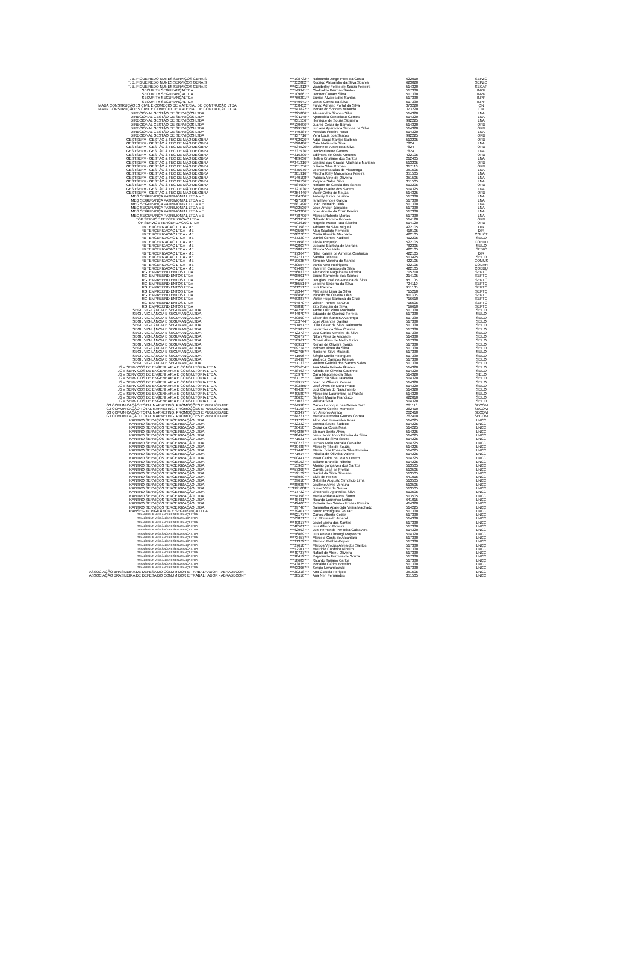| T. B. FIGUEIREDO NUNES SERVIÇOS GERAIS | ***198732** | Raimundo Jorge Pires da Costa | 622010 | SEPZO |
| T. B. FIGUEIREDO NUNES SERVIÇOS GERAIS | ***352882** | Rodrigo Alesandro da Silva Soares | 623020 | SEPZO |
| T. B. FIGUEIREDO NUNES SERVIÇOS GERAIS | ***621812** | Wanderley Felipe de Souza Ferreira | 514320 | SECAP |
| SECURITY SEGURANÇALTDA | ***549941** | Clodoaldo Barroso Santos | 517330 | INPP |
| SECURITY SEGURANÇALTDA | ***109661** | Denner Couato Silva | 517330 | INPP |
| SECURITY SEGURANÇALTDA | ***769201** | Eunice Alvares dos Santos | 517330 | INPP |
| SECURITY SEGURANÇALTDA | ***549941** | Jonas Correa da Silva | 517330 | INPP |
| MADA CONSTRUÇÃOES CIVIL E COMECIO DE MATERIAL DE CONTRUÇÃO LTDA | ***350452** | Fulvio Adriano Portal da Silva | 373220 | ON |
| MADA CONSTRUÇÃOES CIVIL E COMECIO DE MATERIAL DE CONTRUÇÃO LTDA | ***543822** | Ronan do Socorro Miranda | 373220 | ON |
| DIRECIONAL GESTÃO DE SERVIÇOS LTDA | ***225806** | Alessandra Simoes Silva | 514320 | LNA |
| DIRECIONAL GESTÃO DE SERVIÇOS LTDA | ***301148** | Aparecida Conceicao Gomes | 514320 | LNA |
| DIRECIONAL GESTÃO DE SERVIÇOS LTDA | ***831556** | Henrique de Souza Siqueira | 992225 | LNA |
| DIRECIONAL GESTÃO DE SERVIÇOS LTDA | ***139696** | Juarez Cesar de Barros | 514320 | OPD |
| DIRECIONAL GESTÃO DE SERVIÇOS LTDA | ***829516** | Luciana Aparecida Simoes da Silva | 514320 | OPD |
| DIRECIONAL GESTÃO DE SERVIÇOS LTDA | ***449384** | Messias Pereira Rosa | 514320 | LNA |
| DIRECIONAL GESTÃO DE SERVIÇOS LTDA | ***937716** | Vera Lucia dos Santos | 992225 | OPD |
| GESTSERV - GESTÃO & TEC DE MÃO DE OBRA | ***702926** | Adail Braga Santos Balbino | 513205 | OPD |
| GESTSERV - GESTÃO & TEC DE MÃO DE OBRA | ***620486** | Caio Matias da Silva | 7824 | LNA |
| GESTSERV - GESTÃO & TEC DE MÃO DE OBRA | ***534526** | Dilzimeire Aparecida Silva | 7824 | OPD |
| GESTSERV - GESTÃO & TEC DE MÃO DE OBRA | ***237936** | Donizeti Reno Gomes | 7824 | LNA |
| GESTSERV - GESTÃO & TEC DE MÃO DE OBRA | ***316296** | Edilmara de Cssia Antunes | 422105 | OPD |
| GESTSERV - GESTÃO & TEC DE MÃO DE OBRA | ***489636** | Hellen Cristiane dos Santos | 212405 | LNA |
| GESTSERV - GESTÃO & TEC DE MÃO DE OBRA | ***241316** | Janaina das Gracas Machado Mariano | 513205 | OPD |
| GESTSERV - GESTÃO & TEC DE MÃO DE OBRA | ***951756** | Juliano Silva Romao | 317110 | OPD |
| GESTSERV - GESTÃO & TEC DE MÃO DE OBRA | ***875076** | Lechandrea Dias de Alvarenga | 351505 | LNA |
| GESTSERV - GESTÃO & TEC DE MÃO DE OBRA | ***301916** | Miucha Kelly Marcondes Pereira | 351505 | LNA |
| GESTSERV - GESTÃO & TEC DE MÃO DE OBRA | ***149108** | Patricia Aline de Oliveira | 351505 | LNA |
| GESTSERV - GESTÃO & TEC DE MÃO DE OBRA | ***216136** | Polyana Sales Silva | 351505 | LNA |
| GESTSERV - GESTÃO & TEC DE MÃO DE OBRA | ***584906** | Rosane de Cassia dos Santos | 513205 | OPD |
| GESTSERV - GESTÃO & TEC DE MÃO DE OBRA | ***321036** | Sergio Evarito dos Santos | 514325 | LNA |
| GESTSERV - GESTÃO & TEC DE MÃO DE OBRA | ***254446** | Valdir Cintra de Souza | 514325 | OPD |
| MEG SEGURANÇA PATRIMONIAL LTDA ME | ***584706** | Antoniy Junior da silva | 517330 | LNA |
| MEG SEGURANÇA PATRIMONIAL LTDA ME | ***427568** | Israel Mendes Garcia | 517330 | LNA |
| MEG SEGURANÇA PATRIMONIAL LTDA ME | ***681496** | João Reinaldo Diniz | 517330 | LNA |
| MEG SEGURANÇA PATRIMONIAL LTDA ME | ***532536** | Jose Amauri Januario | 517330 | LNA |
| MEG SEGURANÇA PATRIMONIAL LTDA ME | ***943306** | Jose Anezio da Cruz Pereira | 517330 | LNA |
| MEG SEGURANÇA PATRIMONIAL LTDA ME | ***778796** | Marcos Roberto Morais | 517330 | LNA |
| TOP SERVICE TERCERIZACAO LTDA | ***433956** | Gilberto Pereira Gomes | 514120 | OPD |
| TOP SERVICE TERCERIZACAO LTDA | ***593616** | Rogerio Marco Tata Silveira | 514120 | OPD |
| FB TERCERIZACAO LTDA - ME | ***503987** | Adriane da Silva Miguel | 422105 | DIR |
| FB TERCERIZACAO LTDA - ME | ***635967** | Alan Scarlato Remedio | 410105 | DIR |
| FB TERCERIZACAO LTDA - ME | ***082707** | Cíntia Almeida Machado | 422105 | COHCT |
| FB TERCERIZACAO LTDA - ME | ***373307** | Daniel Gomes Kadiwel | 412205 | SEILO |
| FB TERCERIZACAO LTDA - ME | ***579987** | Flavia Requeijo | 522105 | COEDU |
| FB TERCERIZACAO LTDA - ME | ***620037** | Luciano Baptista de Moraes | 782305 | SEILO |
| FB TERCERIZACAO LTDA - ME | ***528877** | Monica Viol Valle | 422105 | SEBIC |
| FB TERCERIZACAO LTDA - ME | ***973647** | Nilse Kassia de Almeida Centurion | 422105 | DIR |
| FB TERCERIZACAO LTDA - ME | ***827317** | Sandra Teixeira | 513425 | SEILO |
| FB TERCERIZACAO LTDA - ME | ***196357** | Simone Moreira do Santos | 422105 | COMUS |
| FB TERCERIZACAO LTDA - ME | ***205547** | Vania Neto Rodrigues | 422105 | CODAR |
| FB TERCERIZACAO LTDA - ME | ***074097** | Yashmin Campos da Silva | 422105 | COEDU |
| RGI EMPREENDIENTOS LTDA | ***560337** | Alexandre Magalhaes Teixeira | 715210 | SEPTC |
| RGI EMPREENDIENTOS LTDA | ***089017** | Bruno Sarmento dos Santos | 214105 | SEPTC |
| RGI EMPREENDIENTOS LTDA | ***754987** | Douglas José de Almeida da Silva | 951105 | SEPTC |
| RGI EMPREENDIENTOS LTDA | ***355514** | Leobino Bezerra da Silva | 724110 | SEPTC |
| RGI EMPREENDIENTOS LTDA | ***012517** | Luiz Ramiro | 951105 | SEPTC |
| RGI EMPREENDIENTOS LTDA | ***193447** | Mathatias Lima da Silva | 715210 | SEPTC |
| RGI EMPREENDIENTOS LTDA | ***688967** | Ricardo de Oliveira Dias | 911305 | SEPTC |
| RGI EMPREENDIENTOS LTDA | ***698877** | Victor Hugo Barbosa da Cruz | 716610 | SEPTC |
| RGI EMPREENDIENTOS LTDA | ***948707** | Wilson Pontes da Cruz | 715505 | SEPTC |
| RGI EMPREENDIENTOS LTDA | ***098987** | Zito Joaquim da Silva | 716610 | SEPTC |
| SEGIL VIGILÂNCIA E SEGURANÇA LTDA. | ***442567** | Andre Luiz Pinto Machado | 517330 | SEILO |
| SEGIL VIGILÂNCIA E SEGURANÇA LTDA. | ***440707** | Eduardo de Queiroz Pereira | 517330 | SEILO |
| SEGIL VIGILÂNCIA E SEGURANÇA LTDA. | ***298907** | Eliser dos Santos Alvarenga | 517330 | SEILO |
| SEGIL VIGILÂNCIA E SEGURANÇA LTDA. | ***553744** | José Abrantes Dantas | 517330 | SEILO |
| SEGIL VIGILÂNCIA E SEGURANÇA LTDA. | ***918577** | Júlio Cesar da Silva Raimundo | 517330 | SEILO |
| SEGIL VIGILÂNCIA E SEGURANÇA LTDA. | ***659877** | Lavanzier da Silva Chaves | 517330 | SEILO |
| SEGIL VIGILÂNCIA E SEGURANÇA LTDA. | ***422737** | Luiz Carlos Mendes da Silva | 517330 | SEILO |
| SEGIL VIGILÂNCIA E SEGURANÇA LTDA. | ***036777** | Nilton Pires de Andrade | 514330 | SEILO |
| SEGIL VIGILÂNCIA E SEGURANÇA LTDA. | ***509617** | Omirai Alves de Mello Junior | 517330 | SEILO |
| SEGIL VIGILÂNCIA E SEGURANÇA LTDA. | ***669517** | Renan de Oliveira Souza | 517330 | SEILO |
| SEGIL VIGILÂNCIA E SEGURANÇA LTDA. | ***097147** | Robson Irineu da Silva | 517330 | SEILO |
| SEGIL VIGILÂNCIA E SEGURANÇA LTDA. | ***927957** | Rosilene Silva Miranda | 517330 | SEILO |
| SEGIL VIGILÂNCIA E SEGURANÇA LTDA. | ***410067** | Sérgio Murilo Rodrigues | 517330 | SEILO |
| SEGIL VIGILÂNCIA E SEGURANÇA LTDA. | ***194997** | Waldecir Campos Ramos | 517330 | SEILO |
| SEGIL VIGILÂNCIA E SEGURANÇA LTDA. | ***571337** | Webert Gabriel dos Santos Sales | 517330 | SEILO |
| JGM SERVIÇOS DE ENGENHARIA E CONSULTORIA LTDA. | ***635654** | Ana Maria Peixoto Gomes | 514320 | SEILO |
| JGM SERVIÇOS DE ENGENHARIA E CONSULTORIA LTDA. | ***384637** | Arlinda de Oliveira Coutinho | 514320 | SEILO |
| JGM SERVIÇOS DE ENGENHARIA E CONSULTORIA LTDA. | ***559787** | Carla Napoleao da Silva | 514320 | SIELO |
| JGM SERVIÇOS DE ENGENHARIA E CONSULTORIA LTDA. | ***671757** | Claucir da Silva Talaveira | 514320 | SEILO |
| JGM SERVIÇOS DE ENGENHARIA E CONSULTORIA LTDA. | ***599177** | Jean de Oliveira Pereira | 514320 | SEILO |
| JGM SERVIÇOS DE ENGENHARIA E CONSULTORIA LTDA. | ***393855** | José Alves de Mora Pratas | 514320 | SEILO |
| JGM SERVIÇOS DE ENGENHARIA E CONSULTORIA LTDA. | ***494287** | Luiz Carlos do Nascimento | 514320 | SEILO |
| JGM SERVIÇOS DE ENGENHARIA E CONSULTORIA LTDA. | ***495807** | Marcelino Laurentino da Paixão | 514320 | SEILO |
| JGM SERVIÇOS DE ENGENHARIA E CONSULTORIA LTDA. | ***206357** | Siebert Magno Francisco | 622010 | SEILO |
| JGM SERVIÇOS DE ENGENHARIA E CONSULTORIA LTDA. | ***770237** | Wiliana Silva | 514320 | SEILO |
| G3 COMUNICAÇÃO TOTAL MARKETING, PROMOÇÕES E PUBLICIDADE | ***649987** | Carlos Henrique das Neves Braz | 261110 | SECOM |
| G3 COMUNICAÇÃO TOTAL MARKETING, PROMOÇÕES E PUBLICIDADE | ***611987** | Gustavo Coelho Mamede | 262410 | SECOM |
| G3 COMUNICAÇÃO TOTAL MARKETING, PROMOÇÕES E PUBLICIDADE | ***933477** | Ivo Antonio Almico | 262410 | SECOM |
| G3 COMUNICAÇÃO TOTAL MARKETING, PROMOÇÕES E PUBLICIDADE | ***842217** | Mariana Ferreira Gomes Correa | 262410 | SECOM |
| KANTRO SERVIÇOS TERCEIRIZAÇÃO LTDA. | ***117337** | Aline Vaz Fernandes Rosa | 514225 | LNCC |
| KANTRO SERVIÇOS TERCEIRIZAÇÃO LTDA. | ***323327** | Brenda Souza Sadocci | 514225 | LNCC |
| KANTRO SERVIÇOS TERCEIRIZAÇÃO LTDA. | ***264507** | Cesar da Costa Maia | 514225 | LNCC |
| KANTRO SERVIÇOS TERCEIRIZAÇÃO LTDA. | ***942867** | Elerson Bento Alves | 514225 | LNCC |
| KANTRO SERVIÇOS TERCEIRIZAÇÃO LTDA. | ***884947** | Janis Joplin Kloh Teixeira da Silva | 514225 | LNCC |
| KANTRO SERVIÇOS TERCEIRIZAÇÃO LTDA. | ***715217** | Larissa da Silva Souza | 514225 | LNCC |
| KANTRO SERVIÇOS TERCEIRIZAÇÃO LTDA. | ***002737** | Lucaas Melo Mazala Carvalho | 514225 | LNCC |
| KANTRO SERVIÇOS TERCEIRIZAÇÃO LTDA. | ***394887** | Marcelly Tilio de Souza | 514225 | LNCC |
| KANTRO SERVIÇOS TERCEIRIZAÇÃO LTDA. | ***374407** | Maria Lúcia Rosa da Silva Ferreira | 514225 | LNCC |
| KANTRO SERVIÇOS TERCEIRIZAÇÃO LTDA. | ***719147** | Priscila de Oliveira Valone | 514225 | LNCC |
| KANTRO SERVIÇOS TERCEIRIZAÇÃO LTDA. | ***004477** | Ruan Carlos de Jesus Destro | 514225 | LNCC |
| KANTRO SERVIÇOS TERCEIRIZAÇÃO LTDA. | ***961937** | Taliane Brandão Ribeiro | 514225 | LNCC |
| KANTRO SERVIÇOS TERCEIRIZAÇÃO LTDA. | ***559637** | Afonso gonçalves dos Santos | 513505 | LNCC |
| KANTRO SERVIÇOS TERCEIRIZAÇÃO LTDA. | ***573987** | Camila José de Freitas | 513505 | LNCC |
| KANTRO SERVIÇOS TERCEIRIZAÇÃO LTDA. | ***521727** | Daniel da Silva Silvestre | 513505 | LNCC |
| KANTRO SERVIÇOS TERCEIRIZAÇÃO LTDA. | ***589897** | Elvis de Freitas | 641015 | LNCC |
| KANTRO SERVIÇOS TERCEIRIZAÇÃO LTDA. | ***296107** | Gabriela Augusto Simplicio Lima | 513505 | LNCC |
| KANTRO SERVIÇOS TERCEIRIZAÇÃO LTDA. | ***889287** | Josilene Alves Ventura | 513505 | LNCC |
| KANTRO SERVIÇOS TERCEIRIZAÇÃO LTDA. | ***3991008** | Junior Vitor de Sousa | 513505 | LNCC |
| KANTRO SERVIÇOS TERCEIRIZAÇÃO LTDA. | ***177227** | Lindonaria Aparecida Silva | 513505 | LNCC |
| KANTRO SERVIÇOS TERCEIRIZAÇÃO LTDA. | ***543987** | Maria Adriana Alves Sutter | 513505 | LNCC |
| KANTRO SERVIÇOS TERCEIRIZAÇÃO LTDA. | ***484817** | Ricardo Lourenço Leitão | 641015 | LNCC |
| KANTRO SERVIÇOS TERCEIRIZAÇÃO LTDA. | ***424067** | Rozaria dos Santos Freitas Pereira | 414320 | LNCC |
| KANTRO SERVIÇOS TERCEIRIZAÇÃO LTDA. | ***397467** | Samantha Aparecida Vieira Machado | 514225 | LNCC |
| TRANSEGUR VIGILÂNCIA E SEGURANÇA LTDA | ***294077** | Bruno Rodrigues Goulart | 517330 | LNCC |
| TRANSEGUR VIGILÂNCIA E SEGURANÇA LTDA | ***921777** | Carlos Alberto Cezar | 517330 | LNCC |
| TRANSEGUR VIGILÂNCIA E SEGURANÇA LTDA | ***638717** | Iuri Montes do Amaral | 514330 | LNCC |
| TRANSEGUR VIGILÂNCIA E SEGURANÇA LTDA | ***498177** | Josiel Vieira dos Santos | 517330 | LNCC |
| TRANSEGUR VIGILÂNCIA E SEGURANÇA LTDA | ***485017** | Luis Alfredo Moreira | 517330 | LNCC |
| TRANSEGUR VIGILÂNCIA E SEGURANÇA LTDA | ***629937** | Luis Fernando Per4eira Calsavara | 514320 | LNCC |
| TRANSEGUR VIGILÂNCIA E SEGURANÇA LTDA | ***568697** | Luiz Antoio Limongi Mayworm | 514320 | LNCC |
| TRANSEGUR VIGILÂNCIA E SEGURANÇA LTDA | ***734577** | Marcelo Costa de Alcantara | 517330 | LNCC |
| TRANSEGUR VIGILÂNCIA E SEGURANÇA LTDA | ***313727** | Marcelo MathiasBepler | 517330 | LNCC |
| TRANSEGUR VIGILÂNCIA E SEGURANÇA LTDA | ***276107** | Marcos Vinicius Alves dos Santos | 517330 | LNCC |
| TRANSEGUR VIGILÂNCIA E SEGURANÇA LTDA | ***429117** | Mauricio Cordeiro Ribeiro | 517330 | LNCC |
| TRANSEGUR VIGILÂNCIA E SEGURANÇA LTDA | ***407277** | Rafael de Abreu Oliveira | 517330 | LNCC |
| TRANSEGUR VIGILÂNCIA E SEGURANÇA LTDA | ***984127** | Raymundo Ferreira de Souza | 517330 | LNCC |
| TRANSEGUR VIGILÂNCIA E SEGURANÇA LTDA | ***186837** | Ricardo Trajano Carlos | 517330 | LNCC |
| TRANSEGUR VIGILÂNCIA E SEGURANÇA LTDA | ***438257** | Ronaldo Carlos Botelho | 517330 | LNCC |
| TRANSEGUR VIGILÂNCIA E SEGURANÇA LTDA | ***633967** | Sergio Levandowski | 517330 | LNCC |
| ASSOCIAÇÃO BRASILEIRA DE DEFESA DO CONUMIDOR E TRABALHADOR - ABRADECONT | ***202187** | Ana Claudia Perigolo | 351505 | LNCC |
| ASSOCIAÇÃO BRASILEIRA DE DEFESA DO CONUMIDOR E TRABALHADOR - ABRADECONT | ***285167** | Ana Neri Fernandes | 351505 | LNCC |